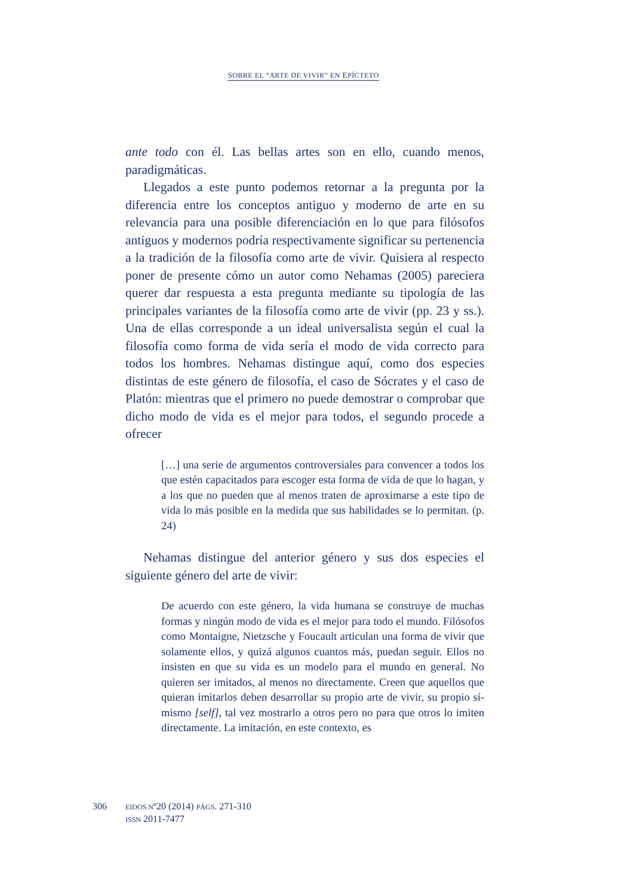SOBRE EL “ARTE DE VIVIR” EN EPÍCTETO
ante todo con él. Las bellas artes son en ello, cuando menos, paradigmáticas.
Llegados a este punto podemos retornar a la pregunta por la diferencia entre los conceptos antiguo y moderno de arte en su relevancia para una posible diferenciación en lo que para filósofos antiguos y modernos podría respectivamente significar su pertenencia a la tradición de la filosofía como arte de vivir. Quisiera al respecto poner de presente cómo un autor como Nehamas (2005) pareciera querer dar respuesta a esta pregunta mediante su tipología de las principales variantes de la filosofía como arte de vivir (pp. 23 y ss.). Una de ellas corresponde a un ideal universalista según el cual la filosofía como forma de vida sería el modo de vida correcto para todos los hombres. Nehamas distingue aquí, como dos especies distintas de este género de filosofía, el caso de Sócrates y el caso de Platón: mientras que el primero no puede demostrar o comprobar que dicho modo de vida es el mejor para todos, el segundo procede a ofrecer
[…] una serie de argumentos controversiales para convencer a todos los que estén capacitados para escoger esta forma de vida de que lo hagan, y a los que no pueden que al menos traten de aproximarse a este tipo de vida lo más posible en la medida que sus habilidades se lo permitan. (p. 24)
Nehamas distingue del anterior género y sus dos especies el siguiente género del arte de vivir:
De acuerdo con este género, la vida humana se construye de muchas formas y ningún modo de vida es el mejor para todo el mundo. Filósofos como Montaigne, Nietzsche y Foucault articulan una forma de vivir que solamente ellos, y quizá algunos cuantos más, puedan seguir. Ellos no insisten en que su vida es un modelo para el mundo en general. No quieren ser imitados, al menos no directamente. Creen que aquellos que quieran imitarlos deben desarrollar su propio arte de vivir, su propio sí-mismo [self], tal vez mostrarlo a otros pero no para que otros lo imiten directamente. La imitación, en este contexto, es
306 EIDOS Nº20 (2014) PÁGS. 271-310
ISSN 2011-7477